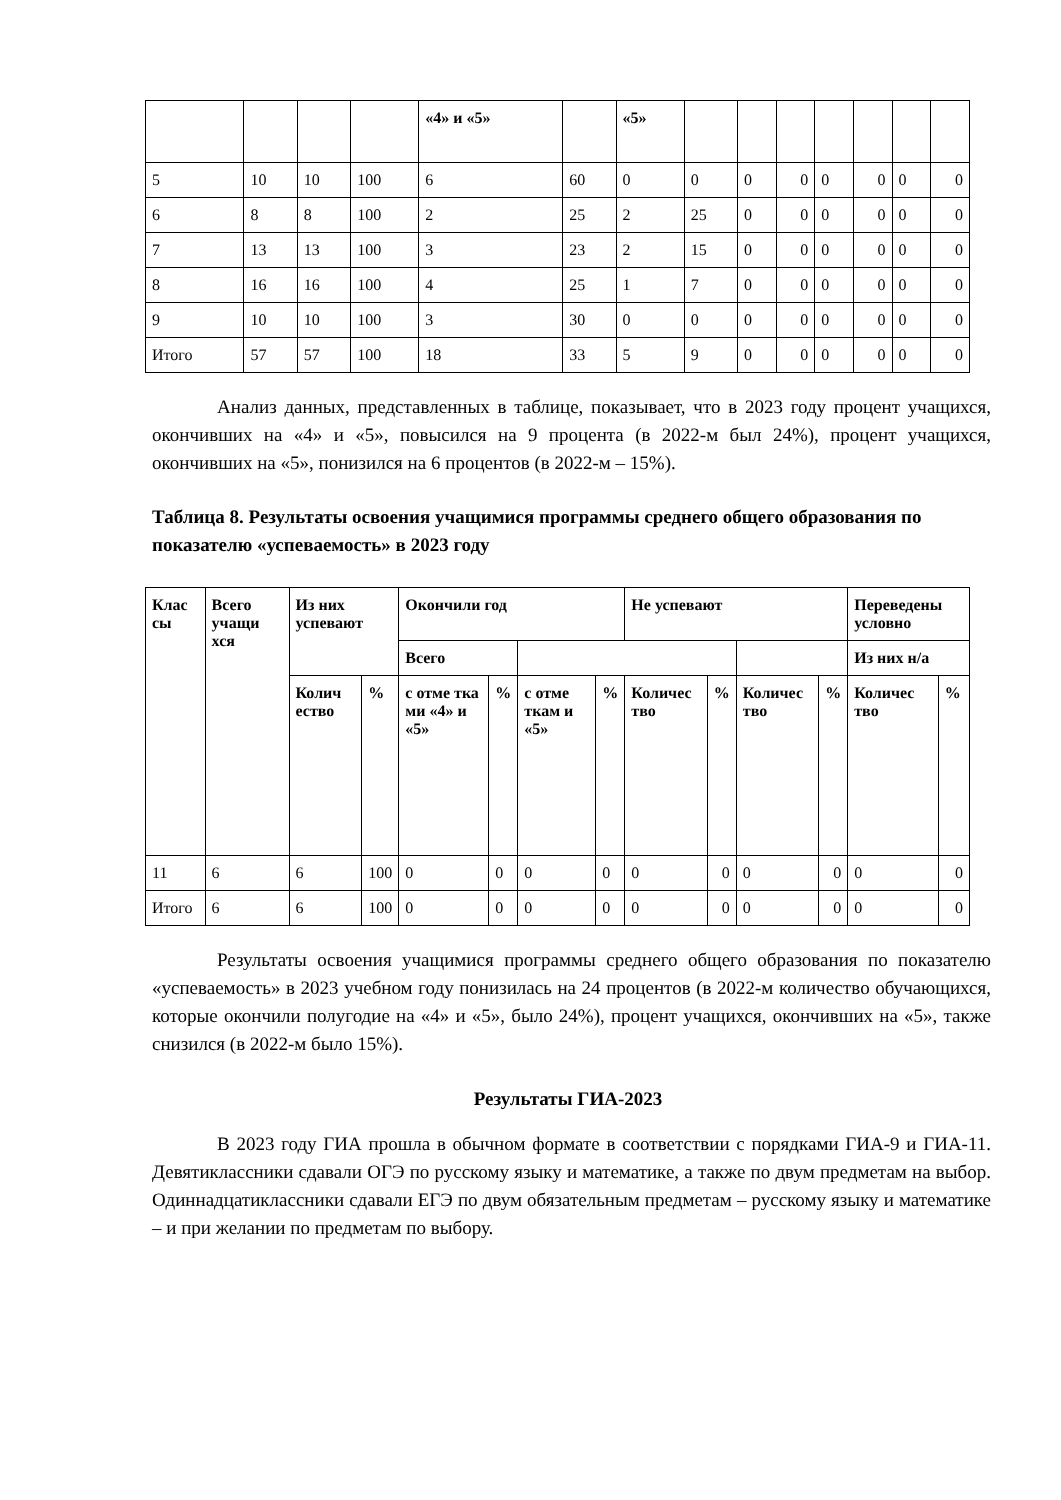| | | | | «4» и «5» | | «5» | | | | | | | |
| --- | --- | --- | --- | --- | --- | --- | --- | --- | --- | --- | --- | --- | --- |
| 5 | 10 | 10 | 100 | 6 | 60 | 0 | 0 | 0 | 0 | 0 | 0 | 0 | 0 |
| 6 | 8 | 8 | 100 | 2 | 25 | 2 | 25 | 0 | 0 | 0 | 0 | 0 | 0 |
| 7 | 13 | 13 | 100 | 3 | 23 | 2 | 15 | 0 | 0 | 0 | 0 | 0 | 0 |
| 8 | 16 | 16 | 100 | 4 | 25 | 1 | 7 | 0 | 0 | 0 | 0 | 0 | 0 |
| 9 | 10 | 10 | 100 | 3 | 30 | 0 | 0 | 0 | 0 | 0 | 0 | 0 | 0 |
| Итого | 57 | 57 | 100 | 18 | 33 | 5 | 9 | 0 | 0 | 0 | 0 | 0 | 0 |
Анализ данных, представленных в таблице, показывает, что в 2023 году процент учащихся, окончивших на «4» и «5», повысился на 9 процента (в 2022-м был 24%), процент учащихся, окончивших на «5», понизился на 6 процентов (в 2022-м – 15%).
Таблица 8. Результаты освоения учащимися программы среднего общего образования по показателю «успеваемость» в 2023 году
| Клас сы | Всего учащи хся | Из них успевают | | Окончили год | | | | Не успевают | | | | Переведены условно | |
| --- | --- | --- | --- | --- | --- | --- | --- | --- | --- | --- | --- | --- | --- |
| | | | | Всего | | | | | | | | Из них н/а | |
| | | Колич ество | % | с отме тка ми «4» и «5» | % | с отме ткам и «5» | % | Количес тво | % | Количес тво | % | Количес тво | % |
| 11 | 6 | 6 | 100 | 0 | 0 | 0 | 0 | 0 | 0 | 0 | 0 | 0 | 0 |
| Итого | 6 | 6 | 100 | 0 | 0 | 0 | 0 | 0 | 0 | 0 | 0 | 0 | 0 |
Результаты освоения учащимися программы среднего общего образования по показателю «успеваемость» в 2023 учебном году понизилась на 24 процентов (в 2022-м количество обучающихся, которые окончили полугодие на «4» и «5», было 24%), процент учащихся, окончивших на «5», также снизился (в 2022-м было 15%).
Результаты ГИА-2023
В 2023 году ГИА прошла в обычном формате в соответствии с порядками ГИА-9 и ГИА-11. Девятиклассники сдавали ОГЭ по русскому языку и математике, а также по двум предметам на выбор. Одиннадцатиклассники сдавали ЕГЭ по двум обязательным предметам – русскому языку и математике – и при желании по предметам по выбору.